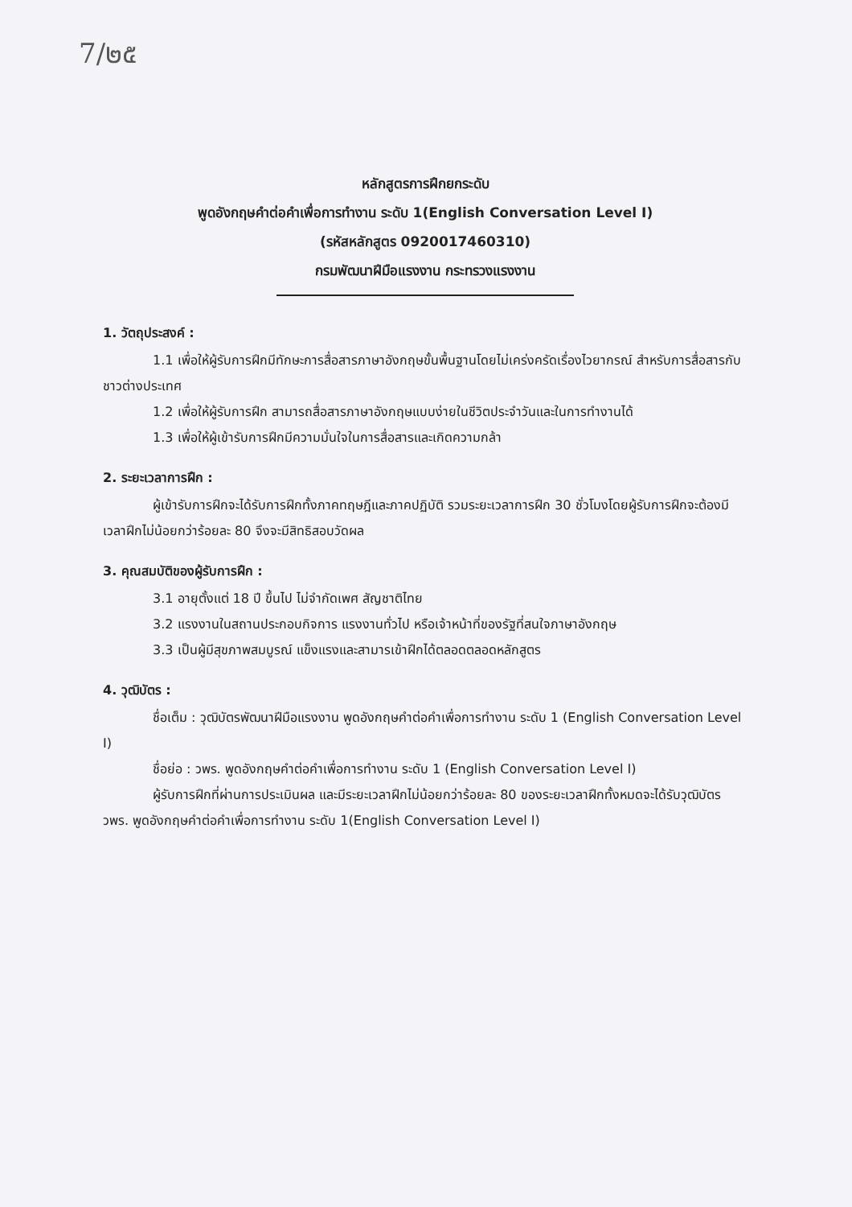7/๒๕
หลักสูตรการฝึกยกระดับ
พูดอังกฤษคำต่อคำเพื่อการทำงาน ระดับ 1(English Conversation Level I)
(รหัสหลักสูตร 0920017460310)
กรมพัฒนาฝีมือแรงงาน กระทรวงแรงงาน
1. วัตถุประสงค์ :
1.1 เพื่อให้ผู้รับการฝึกมีทักษะการสื่อสารภาษาอังกฤษขั้นพื้นฐานโดยไม่เคร่งครัดเรื่องไวยากรณ์ สำหรับการสื่อสารกับชาวต่างประเทศ
1.2 เพื่อให้ผู้รับการฝึก สามารถสื่อสารภาษาอังกฤษแบบง่ายในชีวิตประจำวันและในการทำงานได้
1.3 เพื่อให้ผู้เข้ารับการฝึกมีความมั่นใจในการสื่อสารและเกิดความกล้า
2. ระยะเวลาการฝึก :
ผู้เข้ารับการฝึกจะได้รับการฝึกทั้งภาคทฤษฎีและภาคปฏิบัติ รวมระยะเวลาการฝึก 30 ชั่วโมงโดยผู้รับการฝึกจะต้องมีเวลาฝึกไม่น้อยกว่าร้อยละ 80 จึงจะมีสิทธิสอบวัดผล
3. คุณสมบัติของผู้รับการฝึก :
3.1 อายุตั้งแต่ 18 ปี ขึ้นไป ไม่จำกัดเพศ สัญชาติไทย
3.2 แรงงานในสถานประกอบกิจการ แรงงานทั่วไป หรือเจ้าหน้าที่ของรัฐที่สนใจภาษาอังกฤษ
3.3 เป็นผู้มีสุขภาพสมบูรณ์ แข็งแรงและสามารเข้าฝึกได้ตลอดตลอดหลักสูตร
4. วุฒิบัตร :
ชื่อเต็ม : วุฒิบัตรพัฒนาฝีมือแรงงาน พูดอังกฤษคำต่อคำเพื่อการทำงาน ระดับ 1 (English Conversation Level I)
ชื่อย่อ : วพร. พูดอังกฤษคำต่อคำเพื่อการทำงาน ระดับ 1 (English Conversation Level I)
ผู้รับการฝึกที่ผ่านการประเมินผล และมีระยะเวลาฝึกไม่น้อยกว่าร้อยละ 80 ของระยะเวลาฝึกทั้งหมดจะได้รับวุฒิบัตร วพร. พูดอังกฤษคำต่อคำเพื่อการทำงาน ระดับ 1(English Conversation Level I)